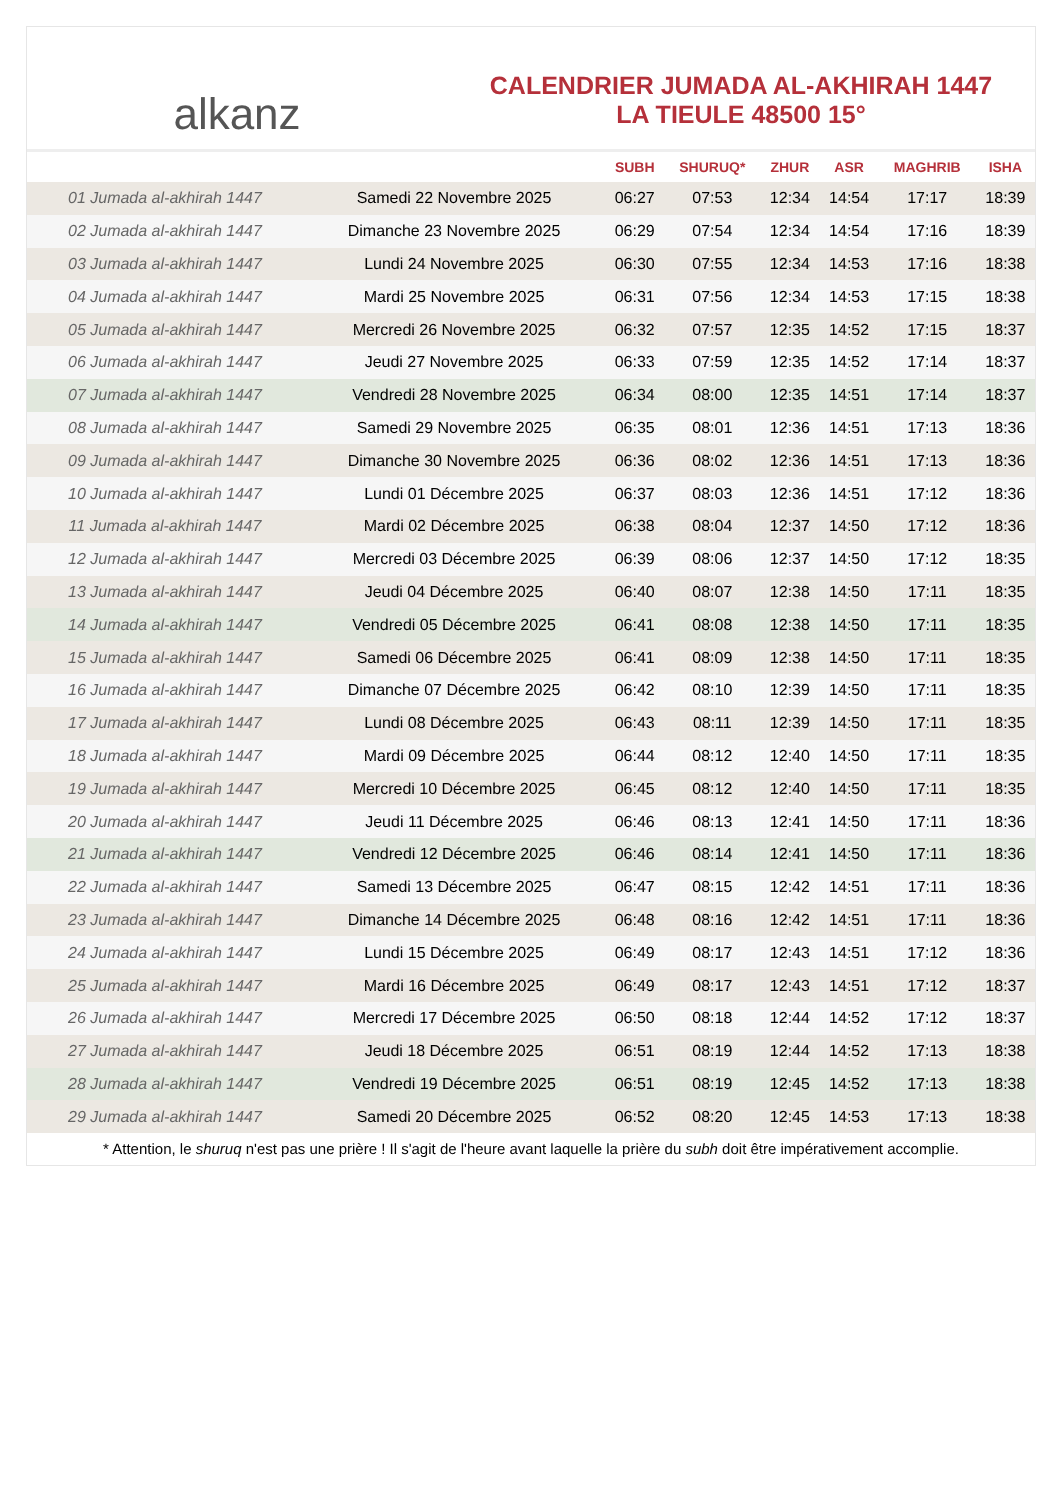alkanz
CALENDRIER JUMADA AL-AKHIRAH 1447
LA TIEULE 48500 15°
| | | SUBH | SHURUQ* | ZHUR | ASR | MAGHRIB | ISHA |
| --- | --- | --- | --- | --- | --- | --- | --- |
| 01 Jumada al-akhirah 1447 | Samedi 22 Novembre 2025 | 06:27 | 07:53 | 12:34 | 14:54 | 17:17 | 18:39 |
| 02 Jumada al-akhirah 1447 | Dimanche 23 Novembre 2025 | 06:29 | 07:54 | 12:34 | 14:54 | 17:16 | 18:39 |
| 03 Jumada al-akhirah 1447 | Lundi 24 Novembre 2025 | 06:30 | 07:55 | 12:34 | 14:53 | 17:16 | 18:38 |
| 04 Jumada al-akhirah 1447 | Mardi 25 Novembre 2025 | 06:31 | 07:56 | 12:34 | 14:53 | 17:15 | 18:38 |
| 05 Jumada al-akhirah 1447 | Mercredi 26 Novembre 2025 | 06:32 | 07:57 | 12:35 | 14:52 | 17:15 | 18:37 |
| 06 Jumada al-akhirah 1447 | Jeudi 27 Novembre 2025 | 06:33 | 07:59 | 12:35 | 14:52 | 17:14 | 18:37 |
| 07 Jumada al-akhirah 1447 | Vendredi 28 Novembre 2025 | 06:34 | 08:00 | 12:35 | 14:51 | 17:14 | 18:37 |
| 08 Jumada al-akhirah 1447 | Samedi 29 Novembre 2025 | 06:35 | 08:01 | 12:36 | 14:51 | 17:13 | 18:36 |
| 09 Jumada al-akhirah 1447 | Dimanche 30 Novembre 2025 | 06:36 | 08:02 | 12:36 | 14:51 | 17:13 | 18:36 |
| 10 Jumada al-akhirah 1447 | Lundi 01 Décembre 2025 | 06:37 | 08:03 | 12:36 | 14:51 | 17:12 | 18:36 |
| 11 Jumada al-akhirah 1447 | Mardi 02 Décembre 2025 | 06:38 | 08:04 | 12:37 | 14:50 | 17:12 | 18:36 |
| 12 Jumada al-akhirah 1447 | Mercredi 03 Décembre 2025 | 06:39 | 08:06 | 12:37 | 14:50 | 17:12 | 18:35 |
| 13 Jumada al-akhirah 1447 | Jeudi 04 Décembre 2025 | 06:40 | 08:07 | 12:38 | 14:50 | 17:11 | 18:35 |
| 14 Jumada al-akhirah 1447 | Vendredi 05 Décembre 2025 | 06:41 | 08:08 | 12:38 | 14:50 | 17:11 | 18:35 |
| 15 Jumada al-akhirah 1447 | Samedi 06 Décembre 2025 | 06:41 | 08:09 | 12:38 | 14:50 | 17:11 | 18:35 |
| 16 Jumada al-akhirah 1447 | Dimanche 07 Décembre 2025 | 06:42 | 08:10 | 12:39 | 14:50 | 17:11 | 18:35 |
| 17 Jumada al-akhirah 1447 | Lundi 08 Décembre 2025 | 06:43 | 08:11 | 12:39 | 14:50 | 17:11 | 18:35 |
| 18 Jumada al-akhirah 1447 | Mardi 09 Décembre 2025 | 06:44 | 08:12 | 12:40 | 14:50 | 17:11 | 18:35 |
| 19 Jumada al-akhirah 1447 | Mercredi 10 Décembre 2025 | 06:45 | 08:12 | 12:40 | 14:50 | 17:11 | 18:35 |
| 20 Jumada al-akhirah 1447 | Jeudi 11 Décembre 2025 | 06:46 | 08:13 | 12:41 | 14:50 | 17:11 | 18:36 |
| 21 Jumada al-akhirah 1447 | Vendredi 12 Décembre 2025 | 06:46 | 08:14 | 12:41 | 14:50 | 17:11 | 18:36 |
| 22 Jumada al-akhirah 1447 | Samedi 13 Décembre 2025 | 06:47 | 08:15 | 12:42 | 14:51 | 17:11 | 18:36 |
| 23 Jumada al-akhirah 1447 | Dimanche 14 Décembre 2025 | 06:48 | 08:16 | 12:42 | 14:51 | 17:11 | 18:36 |
| 24 Jumada al-akhirah 1447 | Lundi 15 Décembre 2025 | 06:49 | 08:17 | 12:43 | 14:51 | 17:12 | 18:36 |
| 25 Jumada al-akhirah 1447 | Mardi 16 Décembre 2025 | 06:49 | 08:17 | 12:43 | 14:51 | 17:12 | 18:37 |
| 26 Jumada al-akhirah 1447 | Mercredi 17 Décembre 2025 | 06:50 | 08:18 | 12:44 | 14:52 | 17:12 | 18:37 |
| 27 Jumada al-akhirah 1447 | Jeudi 18 Décembre 2025 | 06:51 | 08:19 | 12:44 | 14:52 | 17:13 | 18:38 |
| 28 Jumada al-akhirah 1447 | Vendredi 19 Décembre 2025 | 06:51 | 08:19 | 12:45 | 14:52 | 17:13 | 18:38 |
| 29 Jumada al-akhirah 1447 | Samedi 20 Décembre 2025 | 06:52 | 08:20 | 12:45 | 14:53 | 17:13 | 18:38 |
* Attention, le shuruq n'est pas une prière ! Il s'agit de l'heure avant laquelle la prière du subh doit être impérativement accomplie.